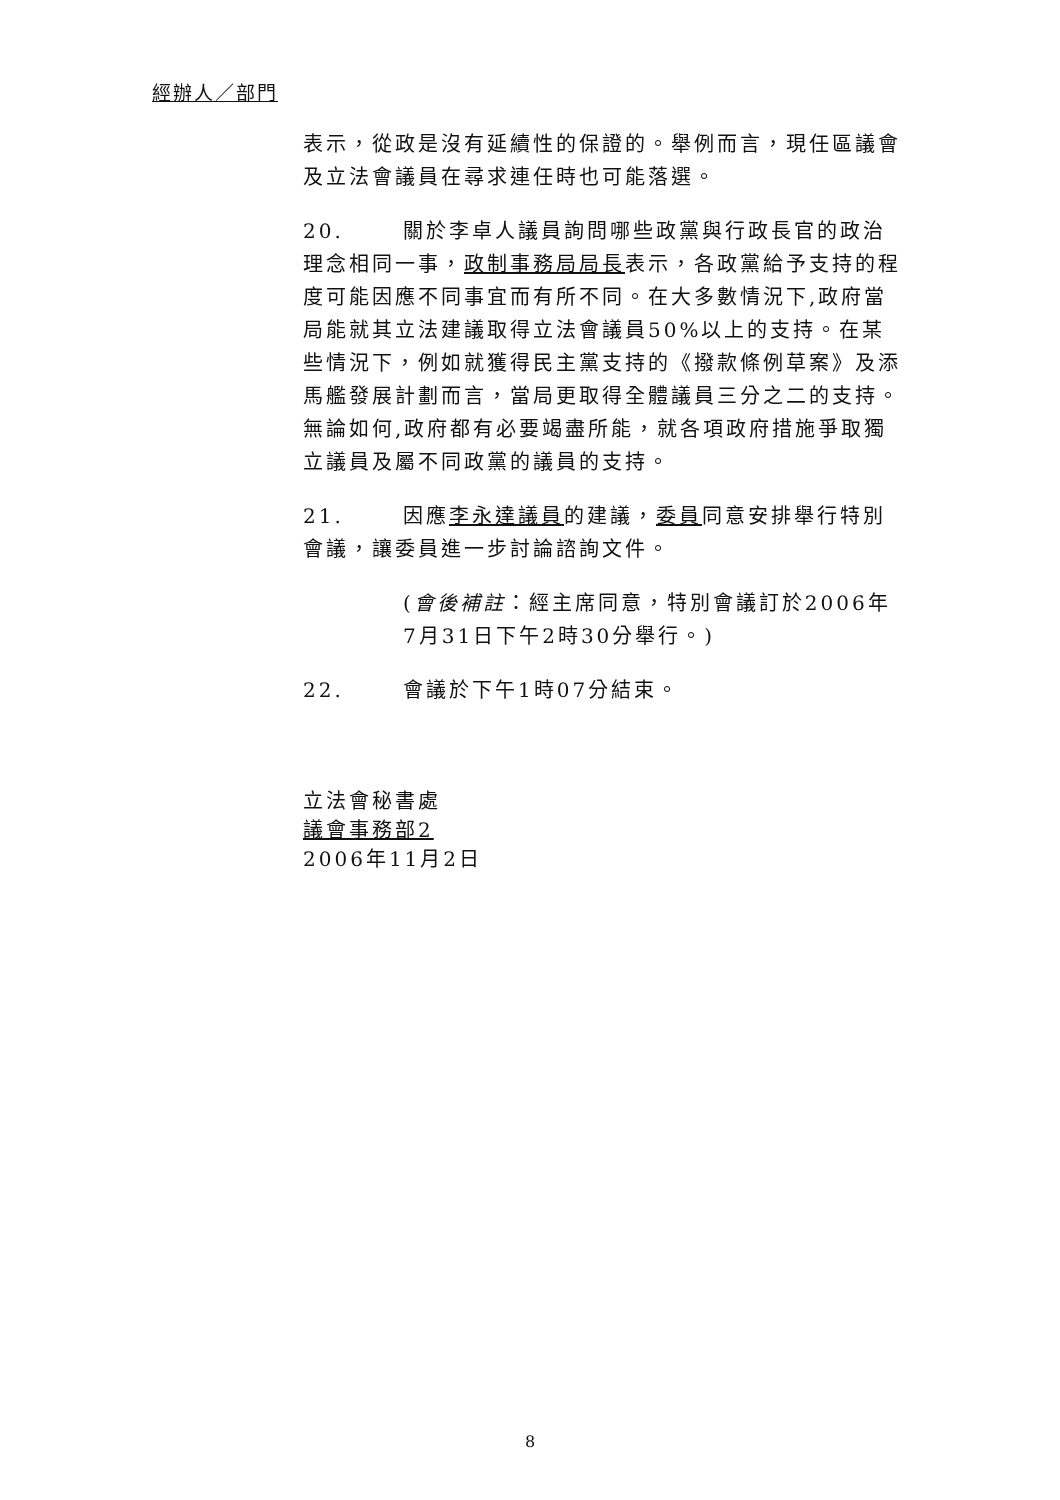經辦人／部門
表示，從政是沒有延續性的保證的。舉例而言，現任區議會及立法會議員在尋求連任時也可能落選。
20. 關於李卓人議員詢問哪些政黨與行政長官的政治理念相同一事，政制事務局局長表示，各政黨給予支持的程度可能因應不同事宜而有所不同。在大多數情況下,政府當局能就其立法建議取得立法會議員50%以上的支持。在某些情況下，例如就獲得民主黨支持的《撥款條例草案》及添馬艦發展計劃而言，當局更取得全體議員三分之二的支持。無論如何,政府都有必要竭盡所能，就各項政府措施爭取獨立議員及屬不同政黨的議員的支持。
21. 因應李永達議員的建議，委員同意安排舉行特別會議，讓委員進一步討論諮詢文件。
(會後補註：經主席同意，特別會議訂於2006年7月31日下午2時30分舉行。)
22. 會議於下午1時07分結束。
立法會秘書處
議會事務部2
2006年11月2日
8